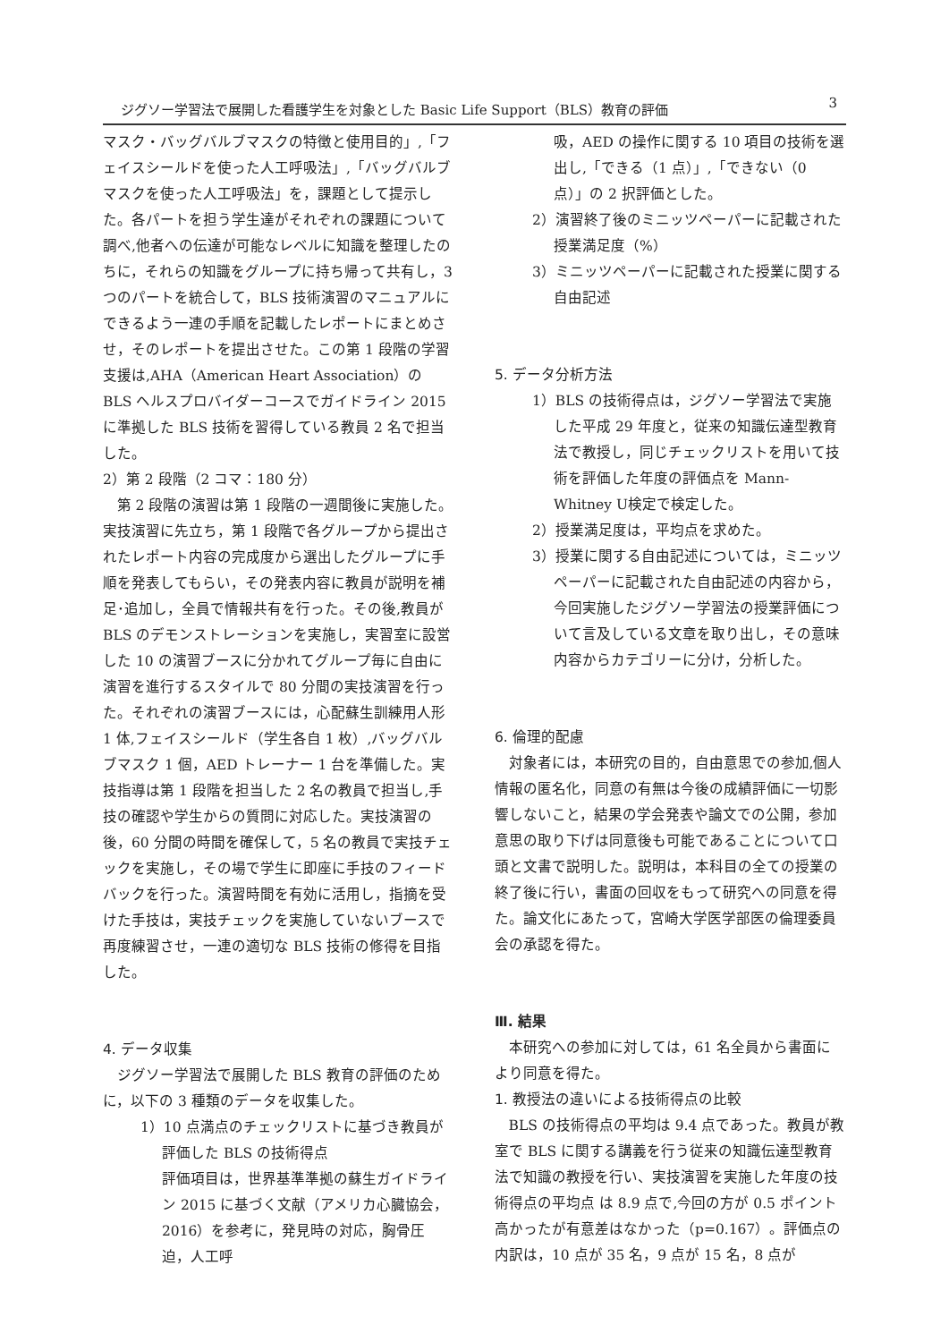ジグソー学習法で展開した看護学生を対象とした Basic Life Support（BLS）教育の評価 3
マスク・バッグバルブマスクの特徴と使用目的」,「フェイスシールドを使った人工呼吸法」,「バッグバルブマスクを使った人工呼吸法」を，課題として提示した。各パートを担う学生達がそれぞれの課題について調べ,他者への伝達が可能なレベルに知識を整理したのちに，それらの知識をグループに持ち帰って共有し，3つのパートを統合して，BLS 技術演習のマニュアルにできるよう一連の手順を記載したレポートにまとめさせ，そのレポートを提出させた。この第 1 段階の学習支援は,AHA（American Heart Association）の BLS ヘルスプロバイダーコースでガイドライン 2015 に準拠した BLS 技術を習得している教員 2 名で担当した。
2）第 2 段階（2 コマ：180 分）
第 2 段階の演習は第 1 段階の一週間後に実施した。実技演習に先立ち，第 1 段階で各グループから提出されたレポート内容の完成度から選出したグループに手順を発表してもらい，その発表内容に教員が説明を補足･追加し，全員で情報共有を行った。その後,教員が BLS のデモンストレーションを実施し，実習室に設営した 10 の演習ブースに分かれてグループ毎に自由に演習を進行するスタイルで 80 分間の実技演習を行った。それぞれの演習ブースには，心配蘇生訓練用人形 1 体,フェイスシールド（学生各自 1 枚）,バッグバルブマスク 1 個，AED トレーナー 1 台を準備した。実技指導は第 1 段階を担当した 2 名の教員で担当し,手技の確認や学生からの質問に対応した。実技演習の後，60 分間の時間を確保して，5 名の教員で実技チェックを実施し，その場で学生に即座に手技のフィードバックを行った。演習時間を有効に活用し，指摘を受けた手技は，実技チェックを実施していないブースで再度練習させ，一連の適切な BLS 技術の修得を目指した。
4. データ収集
ジグソー学習法で展開した BLS 教育の評価のために，以下の 3 種類のデータを収集した。
1）10 点満点のチェックリストに基づき教員が評価した BLS の技術得点
評価項目は，世界基準準拠の蘇生ガイドライン 2015 に基づく文献（アメリカ心臓協会，2016）を参考に，発見時の対応，胸骨圧迫，人工呼
吸，AED の操作に関する 10 項目の技術を選出し,「できる（1 点）」,「できない（0 点）」の 2 択評価とした。
2）演習終了後のミニッツペーパーに記載された授業満足度（%）
3）ミニッツペーパーに記載された授業に関する自由記述
5. データ分析方法
1）BLS の技術得点は，ジグソー学習法で実施した平成 29 年度と，従来の知識伝達型教育法で教授し，同じチェックリストを用いて技術を評価した年度の評価点を Mann-Whitney U検定で検定した。
2）授業満足度は，平均点を求めた。
3）授業に関する自由記述については，ミニッツペーパーに記載された自由記述の内容から，今回実施したジグソー学習法の授業評価について言及している文章を取り出し，その意味内容からカテゴリーに分け，分析した。
6. 倫理的配慮
対象者には，本研究の目的，自由意思での参加,個人情報の匿名化，同意の有無は今後の成績評価に一切影響しないこと，結果の学会発表や論文での公開，参加意思の取り下げは同意後も可能であることについて口頭と文書で説明した。説明は，本科目の全ての授業の終了後に行い，書面の回収をもって研究への同意を得た。論文化にあたって，宮崎大学医学部医の倫理委員会の承認を得た。
Ⅲ. 結果
本研究への参加に対しては，61 名全員から書面により同意を得た。
1. 教授法の違いによる技術得点の比較
BLS の技術得点の平均は 9.4 点であった。教員が教室で BLS に関する講義を行う従来の知識伝達型教育法で知識の教授を行い、実技演習を実施した年度の技術得点の平均点 は 8.9 点で,今回の方が 0.5 ポイント高かったが有意差はなかった（p=0.167）。評価点の内訳は，10 点が 35 名，9 点が 15 名，8 点が